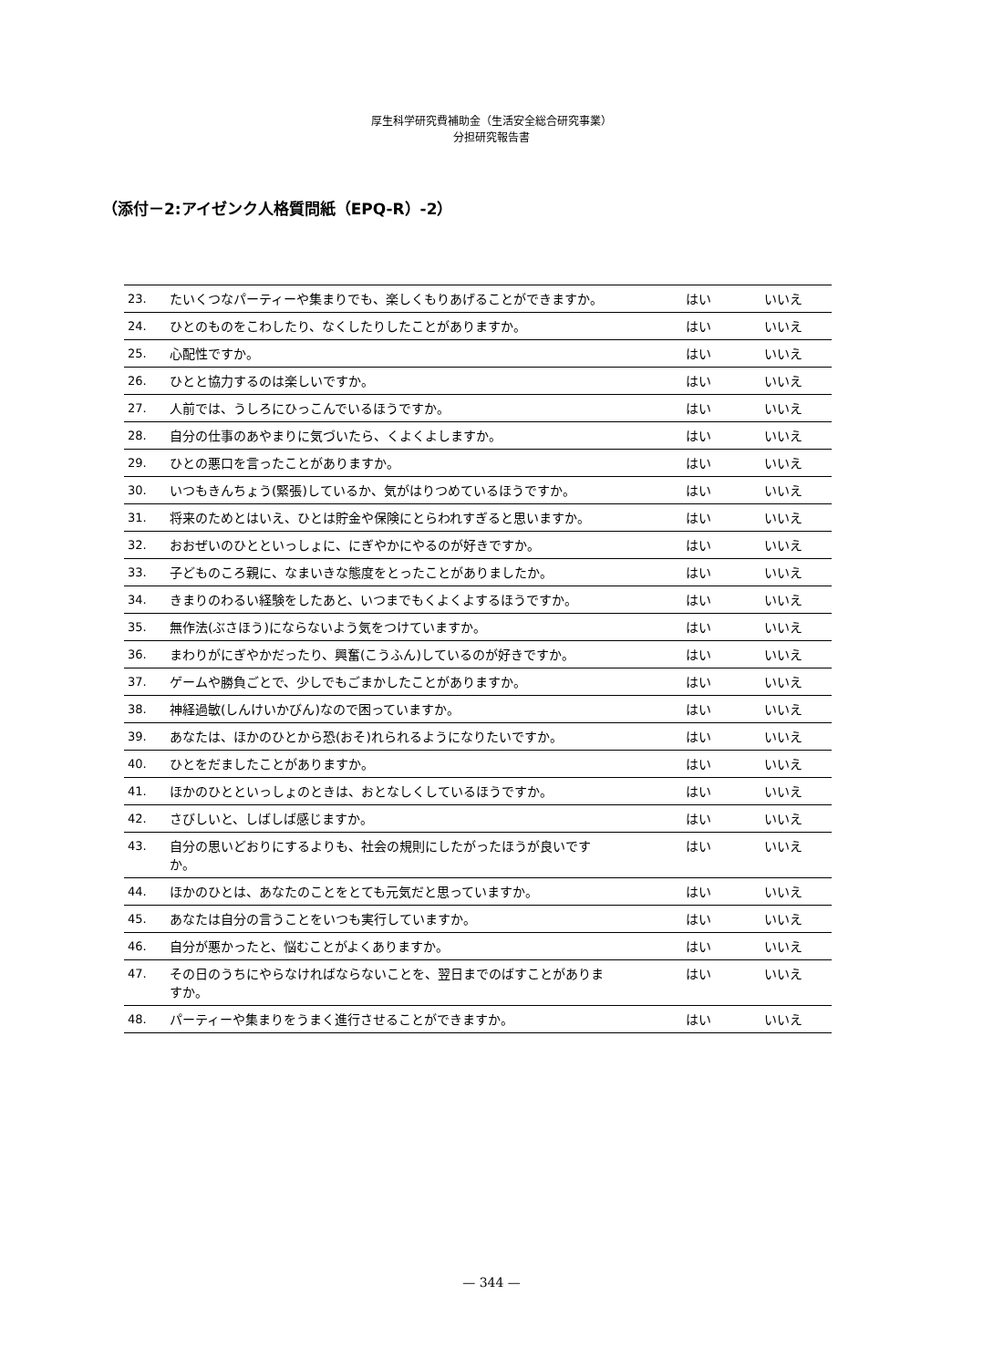厚生科学研究費補助金（生活安全総合研究事業）
分担研究報告書
（添付－2:アイゼンク人格質問紙（EPQ-R）-2）
| 23. | たいくつなパーティーや集まりでも、楽しくもりあげることができますか。 | はい | いいえ |
| 24. | ひとのものをこわしたり、なくしたりしたことがありますか。 | はい | いいえ |
| 25. | 心配性ですか。 | はい | いいえ |
| 26. | ひとと協力するのは楽しいですか。 | はい | いいえ |
| 27. | 人前では、うしろにひっこんでいるほうですか。 | はい | いいえ |
| 28. | 自分の仕事のあやまりに気づいたら、くよくよしますか。 | はい | いいえ |
| 29. | ひとの悪口を言ったことがありますか。 | はい | いいえ |
| 30. | いつもきんちょう(緊張)しているか、気がはりつめているほうですか。 | はい | いいえ |
| 31. | 将来のためとはいえ、ひとは貯金や保険にとらわれすぎると思いますか。 | はい | いいえ |
| 32. | おおぜいのひとといっしょに、にぎやかにやるのが好きですか。 | はい | いいえ |
| 33. | 子どものころ親に、なまいきな態度をとったことがありましたか。 | はい | いいえ |
| 34. | きまりのわるい経験をしたあと、いつまでもくよくよするほうですか。 | はい | いいえ |
| 35. | 無作法(ぶさほう)にならないよう気をつけていますか。 | はい | いいえ |
| 36. | まわりがにぎやかだったり、興奮(こうふん)しているのが好きですか。 | はい | いいえ |
| 37. | ゲームや勝負ごとで、少しでもごまかしたことがありますか。 | はい | いいえ |
| 38. | 神経過敏(しんけいかびん)なので困っていますか。 | はい | いいえ |
| 39. | あなたは、ほかのひとから恐(おそ)れられるようになりたいですか。 | はい | いいえ |
| 40. | ひとをだましたことがありますか。 | はい | いいえ |
| 41. | ほかのひとといっしょのときは、おとなしくしているほうですか。 | はい | いいえ |
| 42. | さびしいと、しばしば感じますか。 | はい | いいえ |
| 43. | 自分の思いどおりにするよりも、社会の規則にしたがったほうが良いですか。 | はい | いいえ |
| 44. | ほかのひとは、あなたのことをとても元気だと思っていますか。 | はい | いいえ |
| 45. | あなたは自分の言うことをいつも実行していますか。 | はい | いいえ |
| 46. | 自分が悪かったと、悩むことがよくありますか。 | はい | いいえ |
| 47. | その日のうちにやらなければならないことを、翌日までのばすことがありますか。 | はい | いいえ |
| 48. | パーティーや集まりをうまく進行させることができますか。 | はい | いいえ |
— 344 —